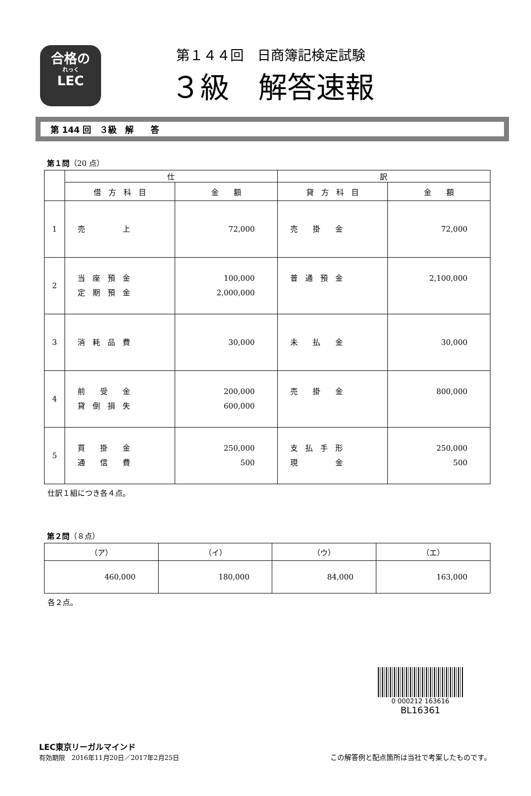合格の
れっく
LEC
第１４４回　日商簿記検定試験
３級　解答速報
第 144 回　３級　解　　答
第１問（20 点）
| | 仕 | | 訳 | |
| --- | --- | --- | --- | --- |
| | 借 方 科 目 | 金 額 | 貸 方 科 目 | 金 額 |
| 1 | 売 上 | 72,000 | 売 掛 金 | 72,000 |
| 2 | 当 座 預 金 定 期 預 金 | 100,000 2,000,000 | 普 通 預 金 | 2,100,000 |
| 3 | 消 耗 品 費 | 30,000 | 未 払 金 | 30,000 |
| 4 | 前 受 金 貸 倒 損 失 | 200,000 600,000 | 売 掛 金 | 800,000 |
| 5 | 買 掛 金 通 信 費 | 250,000 500 | 支 払 手 形 現 金 | 250,000 500 |
仕訳１組につき各４点。
第２問（８点）
| （ア） | （イ） | （ウ） | （エ） |
| --- | --- | --- | --- |
| 460,000 | 180,000 | 84,000 | 163,000 |
各２点。
0 000212 163616
BL16361
LEC東京リーガルマインド
有効期限　2016年11月20日／2017年2月25日
この解答例と配点箇所は当社で考案したものです。